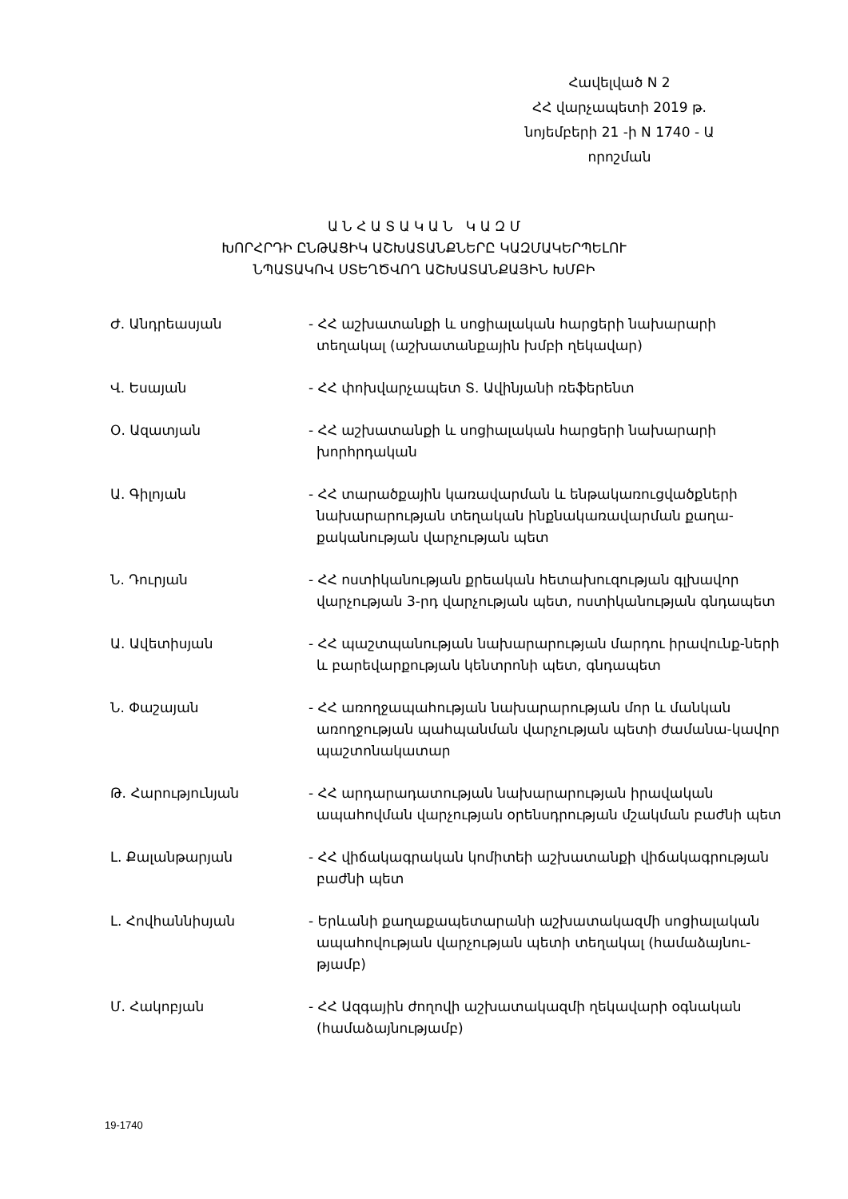Հավելված N 2
ՀՀ վարչապետի 2019 թ.
նոյեմբերի 21 -ի N 1740 - Ա
որոշման
Ա Ն Հ Ա Տ Ա Կ Ա Ն Կ Ա Զ Մ
ԽՈՐՀՐԴԻ ԸՆԹԱՑԻԿ ԱՇԽԱՏԱՆՔՆԵՐԸ ԿԱԶՄԱԿԵՐՊԵԼՈՒ
ՆՊԱՏԱԿՈՎ ՍՏԵՂԾՎՈՂ ԱՇԽԱՏԱՆՔԱՅԻՆ ԽՄԲԻ
Ժ. Անդրեասյան - ՀՀ աշխատանքի և սոցիալական հարցերի նախարարի տեղակալ (աշխատանքային խմբի ղեկավար)
Վ. Եսայան - ՀՀ փոխվարչապետ Տ. Ավինյանի ռեֆերենտ
Օ. Ազատյան - ՀՀ աշխատանքի և սոցիալական հարցերի նախարարի խորհրդական
Ա. Գիլոյան - ՀՀ տարածքային կառավարման և ենթակառուցվածքների նախարարության տեղական ինքնակառավարման քաղա-քականության վարչության պետ
Ն. Դուրյան - ՀՀ ոստիկանության քրեական հետախուզության գլխավոր վարչության 3-րդ վարչության պետ, ոստիկանության գնդապետ
Ա. Ավետիսյան - ՀՀ պաշտպանության նախարարության մարդու իրավունք-ների և բարեվարքության կենտրոնի պետ, գնդապետ
Ն. Փաշայան - ՀՀ առողջապահության նախարարության մոր և մանկան առողջության պահպանման վարչության պետի ժամանա-կավոր պաշտոնակատար
Թ. Հարությունյան - ՀՀ արդարադատության նախարարության իրավական ապահովման վարչության օրենսդրության մշակման բաժնի պետ
Լ. Քալանթարյան - ՀՀ վիճակագրական կոմիտեի աշխատանքի վիճակագրության բաժնի պետ
Լ. Հովհաննիսյան - Երևանի քաղաքապետարանի աշխատակազմի սոցիալական ապահովության վարչության պետի տեղակալ (համաձայնու-թյամբ)
Մ. Հակոբյան - ՀՀ Ազգային ժողովի աշխատակազմի ղեկավարի օգնական (համաձայնությամբ)
19-1740